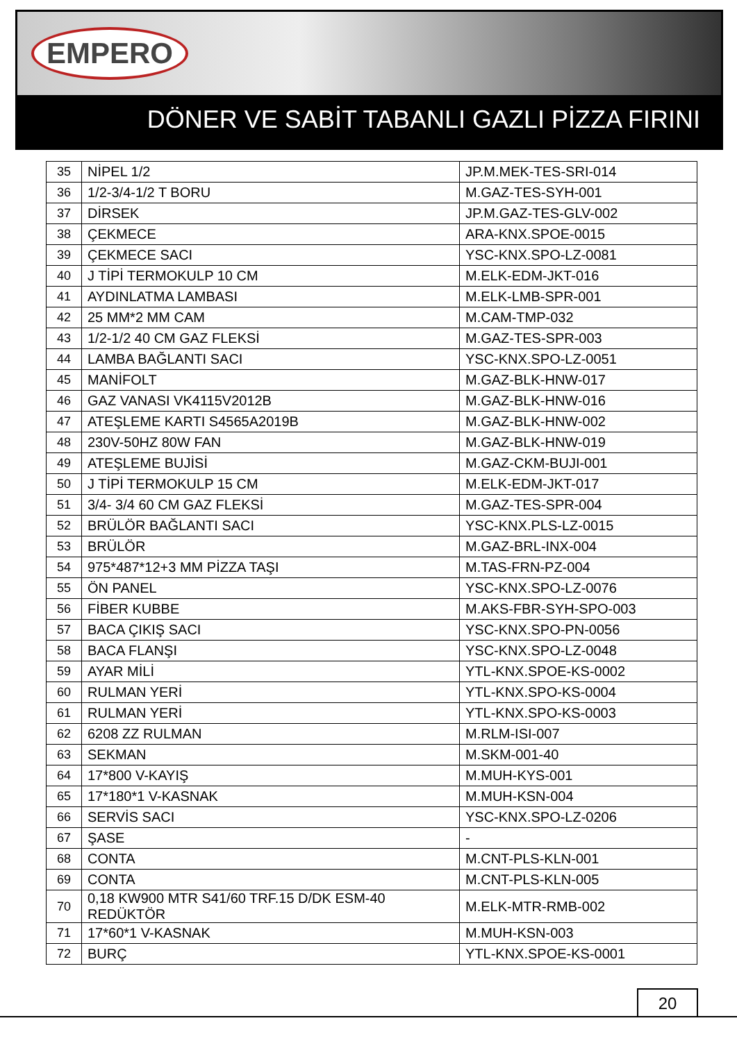EMPERO
DÖNER VE SABİT TABANLI GAZLI PİZZA FIRINI
| 35 | NİPEL 1/2 | JP.M.MEK-TES-SRI-014 |
| 36 | 1/2-3/4-1/2 T BORU | M.GAZ-TES-SYH-001 |
| 37 | DİRSEK | JP.M.GAZ-TES-GLV-002 |
| 38 | ÇEKMECE | ARA-KNX.SPOE-0015 |
| 39 | ÇEKMECE SACI | YSC-KNX.SPO-LZ-0081 |
| 40 | J TİPİ TERMOKULP 10 CM | M.ELK-EDM-JKT-016 |
| 41 | AYDINLATMA LAMBASI | M.ELK-LMB-SPR-001 |
| 42 | 25 MM*2 MM CAM | M.CAM-TMP-032 |
| 43 | 1/2-1/2 40 CM GAZ FLEKSİ | M.GAZ-TES-SPR-003 |
| 44 | LAMBA BAĞLANTI SACI | YSC-KNX.SPO-LZ-0051 |
| 45 | MANİFOLT | M.GAZ-BLK-HNW-017 |
| 46 | GAZ VANASI VK4115V2012B | M.GAZ-BLK-HNW-016 |
| 47 | ATEŞLEME KARTI S4565A2019B | M.GAZ-BLK-HNW-002 |
| 48 | 230V-50HZ 80W FAN | M.GAZ-BLK-HNW-019 |
| 49 | ATEŞLEME BUJİSİ | M.GAZ-CKM-BUJI-001 |
| 50 | J TİPİ TERMOKULP 15 CM | M.ELK-EDM-JKT-017 |
| 51 | 3/4- 3/4 60 CM GAZ FLEKSİ | M.GAZ-TES-SPR-004 |
| 52 | BRÜLÖR BAĞLANTI SACI | YSC-KNX.PLS-LZ-0015 |
| 53 | BRÜLÖR | M.GAZ-BRL-INX-004 |
| 54 | 975*487*12+3 MM PİZZA TAŞI | M.TAS-FRN-PZ-004 |
| 55 | ÖN PANEL | YSC-KNX.SPO-LZ-0076 |
| 56 | FİBER KUBBE | M.AKS-FBR-SYH-SPO-003 |
| 57 | BACA ÇIKIŞ SACI | YSC-KNX.SPO-PN-0056 |
| 58 | BACA FLANŞI | YSC-KNX.SPO-LZ-0048 |
| 59 | AYAR MİLİ | YTL-KNX.SPOE-KS-0002 |
| 60 | RULMAN YERİ | YTL-KNX.SPO-KS-0004 |
| 61 | RULMAN YERİ | YTL-KNX.SPO-KS-0003 |
| 62 | 6208 ZZ RULMAN | M.RLM-ISI-007 |
| 63 | SEKMAN | M.SKM-001-40 |
| 64 | 17*800 V-KAYIŞ | M.MUH-KYS-001 |
| 65 | 17*180*1 V-KASNAK | M.MUH-KSN-004 |
| 66 | SERVİS SACI | YSC-KNX.SPO-LZ-0206 |
| 67 | ŞASE | - |
| 68 | CONTA | M.CNT-PLS-KLN-001 |
| 69 | CONTA | M.CNT-PLS-KLN-005 |
| 70 | 0,18 KW900 MTR S41/60 TRF.15 D/DK ESM-40 REDÜKTÖR | M.ELK-MTR-RMB-002 |
| 71 | 17*60*1 V-KASNAK | M.MUH-KSN-003 |
| 72 | BURÇ | YTL-KNX.SPOE-KS-0001 |
20